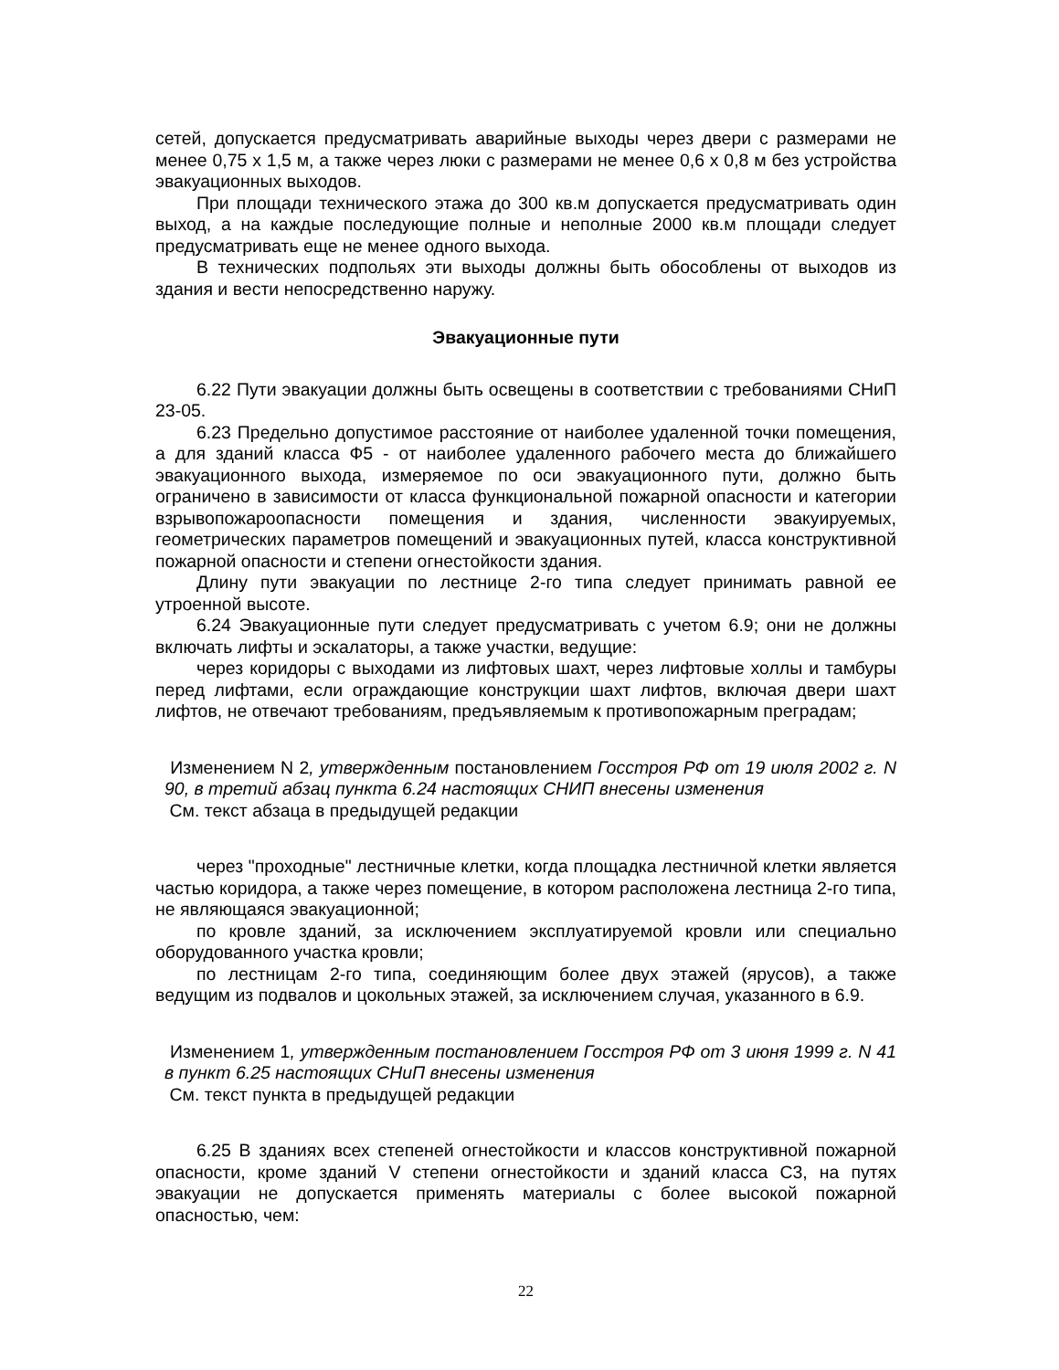сетей, допускается предусматривать аварийные выходы через двери с размерами не менее 0,75 х 1,5 м, а также через люки с размерами не менее 0,6 х 0,8 м без устройства эвакуационных выходов.
При площади технического этажа до 300 кв.м допускается предусматривать один выход, а на каждые последующие полные и неполные 2000 кв.м площади следует предусматривать еще не менее одного выхода.
В технических подпольях эти выходы должны быть обособлены от выходов из здания и вести непосредственно наружу.
Эвакуационные пути
6.22 Пути эвакуации должны быть освещены в соответствии с требованиями СНиП 23-05.
6.23 Предельно допустимое расстояние от наиболее удаленной точки помещения, а для зданий класса Ф5 - от наиболее удаленного рабочего места до ближайшего эвакуационного выхода, измеряемое по оси эвакуационного пути, должно быть ограничено в зависимости от класса функциональной пожарной опасности и категории взрывопожароопасности помещения и здания, численности эвакуируемых, геометрических параметров помещений и эвакуационных путей, класса конструктивной пожарной опасности и степени огнестойкости здания.
Длину пути эвакуации по лестнице 2-го типа следует принимать равной ее утроенной высоте.
6.24 Эвакуационные пути следует предусматривать с учетом 6.9; они не должны включать лифты и эскалаторы, а также участки, ведущие:
через коридоры с выходами из лифтовых шахт, через лифтовые холлы и тамбуры перед лифтами, если ограждающие конструкции шахт лифтов, включая двери шахт лифтов, не отвечают требованиям, предъявляемым к противопожарным преградам;
Изменением N 2, утвержденным постановлением Госстроя РФ от 19 июля 2002 г. N 90, в третий абзац пункта 6.24 настоящих СНИП внесены изменения
См. текст абзаца в предыдущей редакции
через "проходные" лестничные клетки, когда площадка лестничной клетки является частью коридора, а также через помещение, в котором расположена лестница 2-го типа, не являющаяся эвакуационной;
по кровле зданий, за исключением эксплуатируемой кровли или специально оборудованного участка кровли;
по лестницам 2-го типа, соединяющим более двух этажей (ярусов), а также ведущим из подвалов и цокольных этажей, за исключением случая, указанного в 6.9.
Изменением 1, утвержденным постановлением Госстроя РФ от 3 июня 1999 г. N 41 в пункт 6.25 настоящих СНиП внесены изменения
См. текст пункта в предыдущей редакции
6.25 В зданиях всех степеней огнестойкости и классов конструктивной пожарной опасности, кроме зданий V степени огнестойкости и зданий класса С3, на путях эвакуации не допускается применять материалы с более высокой пожарной опасностью, чем:
22